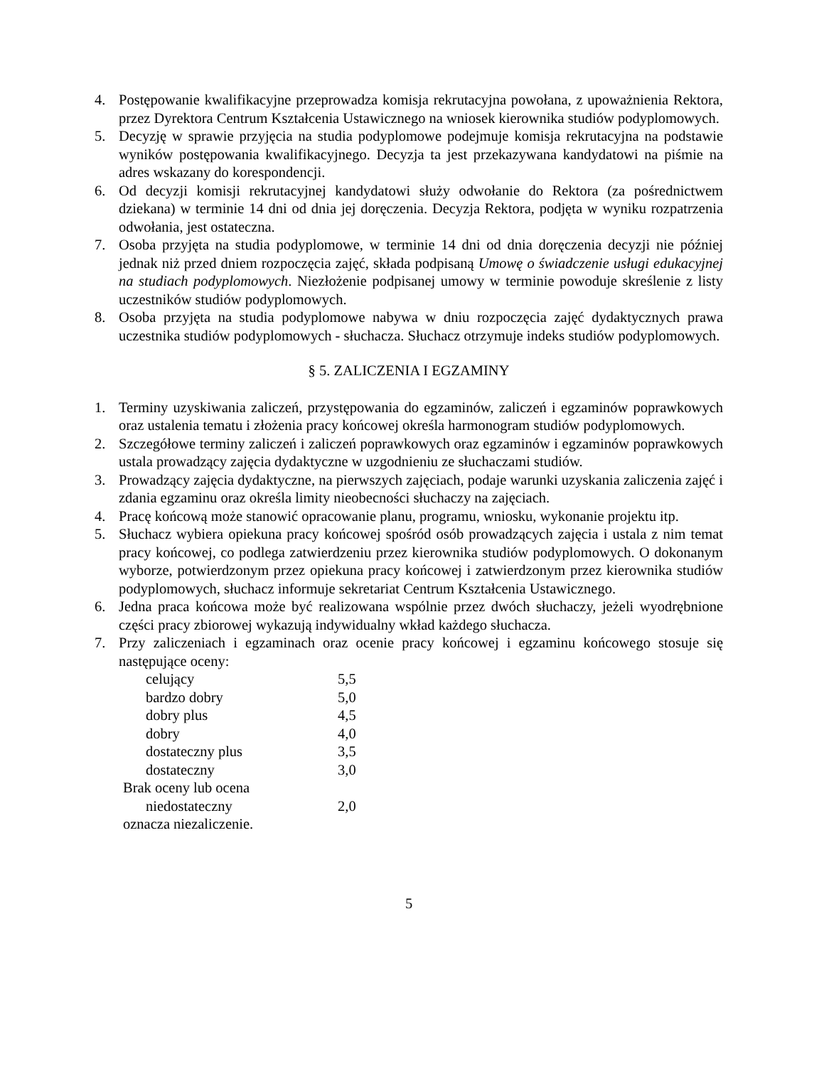4. Postępowanie kwalifikacyjne przeprowadza komisja rekrutacyjna powołana, z upoważnienia Rektora, przez Dyrektora Centrum Kształcenia Ustawicznego na wniosek kierownika studiów podyplomowych.
5. Decyzję w sprawie przyjęcia na studia podyplomowe podejmuje komisja rekrutacyjna na podstawie wyników postępowania kwalifikacyjnego. Decyzja ta jest przekazywana kandydatowi na piśmie na adres wskazany do korespondencji.
6. Od decyzji komisji rekrutacyjnej kandydatowi służy odwołanie do Rektora (za pośrednictwem dziekana) w terminie 14 dni od dnia jej doręczenia. Decyzja Rektora, podjęta w wyniku rozpatrzenia odwołania, jest ostateczna.
7. Osoba przyjęta na studia podyplomowe, w terminie 14 dni od dnia doręczenia decyzji nie później jednak niż przed dniem rozpoczęcia zajęć, składa podpisaną Umowę o świadczenie usługi edukacyjnej na studiach podyplomowych. Niezłożenie podpisanej umowy w terminie powoduje skreślenie z listy uczestników studiów podyplomowych.
8. Osoba przyjęta na studia podyplomowe nabywa w dniu rozpoczęcia zajęć dydaktycznych prawa uczestnika studiów podyplomowych - słuchacza. Słuchacz otrzymuje indeks studiów podyplomowych.
§ 5. ZALICZENIA I EGZAMINY
1. Terminy uzyskiwania zaliczeń, przystępowania do egzaminów, zaliczeń i egzaminów poprawkowych oraz ustalenia tematu i złożenia pracy końcowej określa harmonogram studiów podyplomowych.
2. Szczegółowe terminy zaliczeń i zaliczeń poprawkowych oraz egzaminów i egzaminów poprawkowych ustala prowadzący zajęcia dydaktyczne w uzgodnieniu ze słuchaczami studiów.
3. Prowadzący zajęcia dydaktyczne, na pierwszych zajęciach, podaje warunki uzyskania zaliczenia zajęć i zdania egzaminu oraz określa limity nieobecności słuchaczy na zajęciach.
4. Pracę końcową może stanowić opracowanie planu, programu, wniosku, wykonanie projektu itp.
5. Słuchacz wybiera opiekuna pracy końcowej spośród osób prowadzących zajęcia i ustala z nim temat pracy końcowej, co podlega zatwierdzeniu przez kierownika studiów podyplomowych. O dokonanym wyborze, potwierdzonym przez opiekuna pracy końcowej i zatwierdzonym przez kierownika studiów podyplomowych, słuchacz informuje sekretariat Centrum Kształcenia Ustawicznego.
6. Jedna praca końcowa może być realizowana wspólnie przez dwóch słuchaczy, jeżeli wyodrębnione części pracy zbiorowej wykazują indywidualny wkład każdego słuchacza.
7. Przy zaliczeniach i egzaminach oraz ocenie pracy końcowej i egzaminu końcowego stosuje się następujące oceny:
| celujący | 5,5 |
| bardzo dobry | 5,0 |
| dobry plus | 4,5 |
| dobry | 4,0 |
| dostateczny plus | 3,5 |
| dostateczny | 3,0 |
| Brak oceny lub ocena | |
| niedostateczny | 2,0 |
| oznacza niezaliczenie. | |
5